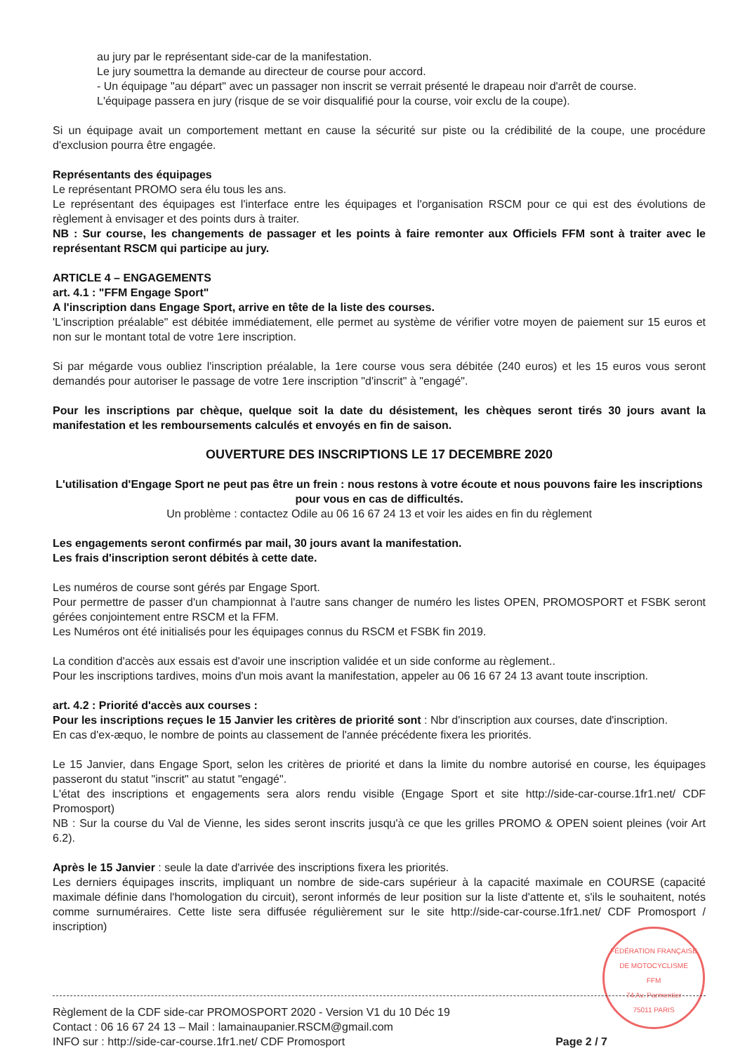au jury par le représentant side-car de la manifestation.
Le jury soumettra la demande au directeur de course pour accord.
- Un équipage "au départ" avec un passager non inscrit se verrait présenté le drapeau noir d'arrêt de course.
L'équipage passera en jury (risque de se voir disqualifié pour la course, voir exclu de la coupe).
Si un équipage avait un comportement mettant en cause la sécurité sur piste ou la crédibilité de la coupe, une procédure d'exclusion pourra être engagée.
Représentants des équipages
Le représentant PROMO sera élu tous les ans.
Le représentant des équipages est l'interface entre les équipages et l'organisation RSCM pour ce qui est des évolutions de règlement à envisager et des points durs à traiter.
NB : Sur course, les changements de passager et les points à faire remonter aux Officiels FFM sont à traiter avec le représentant RSCM qui participe au jury.
ARTICLE 4 – ENGAGEMENTS
art. 4.1 : "FFM Engage Sport"
A l'inscription dans Engage Sport, arrive en tête de la liste des courses.
'L'inscription préalable" est débitée immédiatement, elle permet au système de vérifier votre moyen de paiement sur 15 euros et non sur le montant total de votre 1ere inscription.
Si par mégarde vous oubliez l'inscription préalable, la 1ere course vous sera débitée (240 euros) et les 15 euros vous seront demandés pour autoriser le passage de votre 1ere inscription "d'inscrit" à "engagé".
Pour les inscriptions par chèque, quelque soit la date du désistement, les chèques seront tirés 30 jours avant la manifestation et les remboursements calculés et envoyés en fin de saison.
OUVERTURE DES INSCRIPTIONS LE 17 DECEMBRE 2020
L'utilisation d'Engage Sport ne peut pas être un frein : nous restons à votre écoute et nous pouvons faire les inscriptions pour vous en cas de difficultés.
Un problème : contactez Odile au 06 16 67 24 13 et voir les aides en fin du règlement
Les engagements seront confirmés par mail, 30 jours avant la manifestation.
Les frais d'inscription seront débités à cette date.
Les numéros de course sont gérés par Engage Sport.
Pour permettre de passer d'un championnat à l'autre sans changer de numéro les listes OPEN, PROMOSPORT et FSBK seront gérées conjointement entre RSCM et la FFM.
Les Numéros ont été initialisés pour les équipages connus du RSCM et FSBK fin 2019.
La condition d'accès aux essais est d'avoir une inscription validée et un side conforme au règlement..
Pour les inscriptions tardives, moins d'un mois avant la manifestation, appeler au 06 16 67 24 13 avant toute inscription.
art. 4.2 : Priorité d'accès aux courses :
Pour les inscriptions reçues le 15 Janvier les critères de priorité sont : Nbr d'inscription aux courses, date d'inscription.
En cas d'ex-æquo, le nombre de points au classement de l'année précédente fixera les priorités.
Le 15 Janvier, dans Engage Sport, selon les critères de priorité et dans la limite du nombre autorisé en course, les équipages passeront du statut "inscrit" au statut "engagé".
L'état des inscriptions et engagements sera alors rendu visible (Engage Sport et site http://side-car-course.1fr1.net/ CDF Promosport)
NB : Sur la course du Val de Vienne, les sides seront inscrits jusqu'à ce que les grilles PROMO & OPEN soient pleines (voir Art 6.2).
Après le 15 Janvier : seule la date d'arrivée des inscriptions fixera les priorités.
Les derniers équipages inscrits, impliquant un nombre de side-cars supérieur à la capacité maximale en COURSE (capacité maximale définie dans l'homologation du circuit), seront informés de leur position sur la liste d'attente et, s'ils le souhaitent, notés comme surnuméraires. Cette liste sera diffusée régulièrement sur le site http://side-car-course.1fr1.net/ CDF Promosport / inscription)
FÉDÉRATION FRANÇAISE DE MOTOCYCLISME
FFM
74 Av. Parmentier
75011 PARIS
Règlement de la CDF side-car PROMOSPORT 2020 - Version V1 du 10 Déc 19
Contact : 06 16 67 24 13 – Mail : lamainaupanier.RSCM@gmail.com
INFO sur : http://side-car-course.1fr1.net/ CDF Promosport
Page 2 / 7